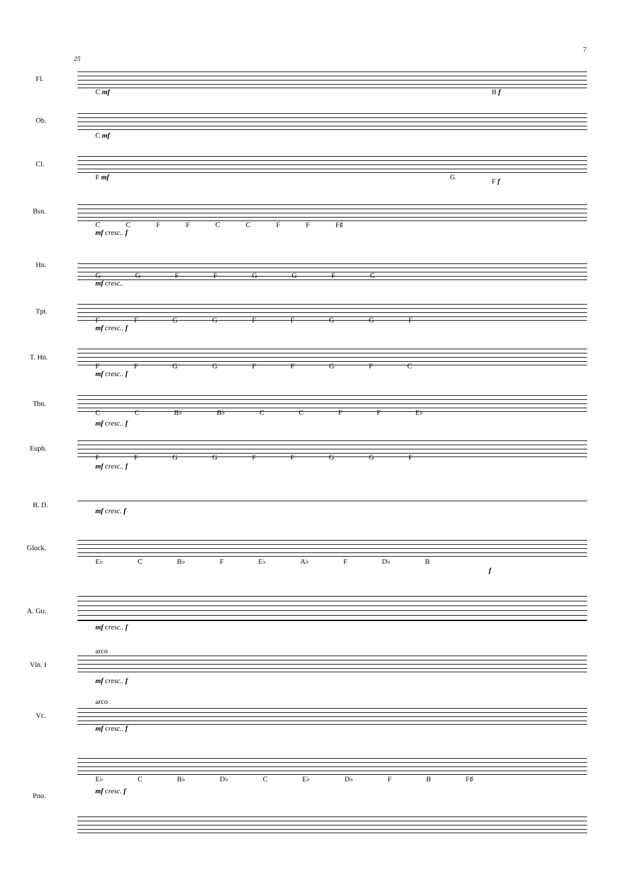7
25
Fl.
C mf B f
Ob.
C mf
Cl.
F mf G F f
Bsn.
C C F F C C F F F♯
mf cresc.. f
Hn.
G G F F G G F C
mf cresc..
Tpt.
F F G G F F G G F
mf cresc.. f
T. Hn.
F F G G F F G F C
mf cresc.. f
Tbn.
C C B♭ B♭ C C F F E♭
mf cresc.. f
Euph.
F F G G F F G G F
mf cresc.. f
B. D.
mf cresc. f
Glock.
E♭ C B♭ F E♭ A♭ F D♭ B
f
A. Gtr.
mf cresc.. f
arco
Vln. I
mf cresc.. f
arco
Vc.
mf cresc.. f
E♭ C B♭ D♭ C E♭ D♭ F B F♯
Pno.
mf cresc. f